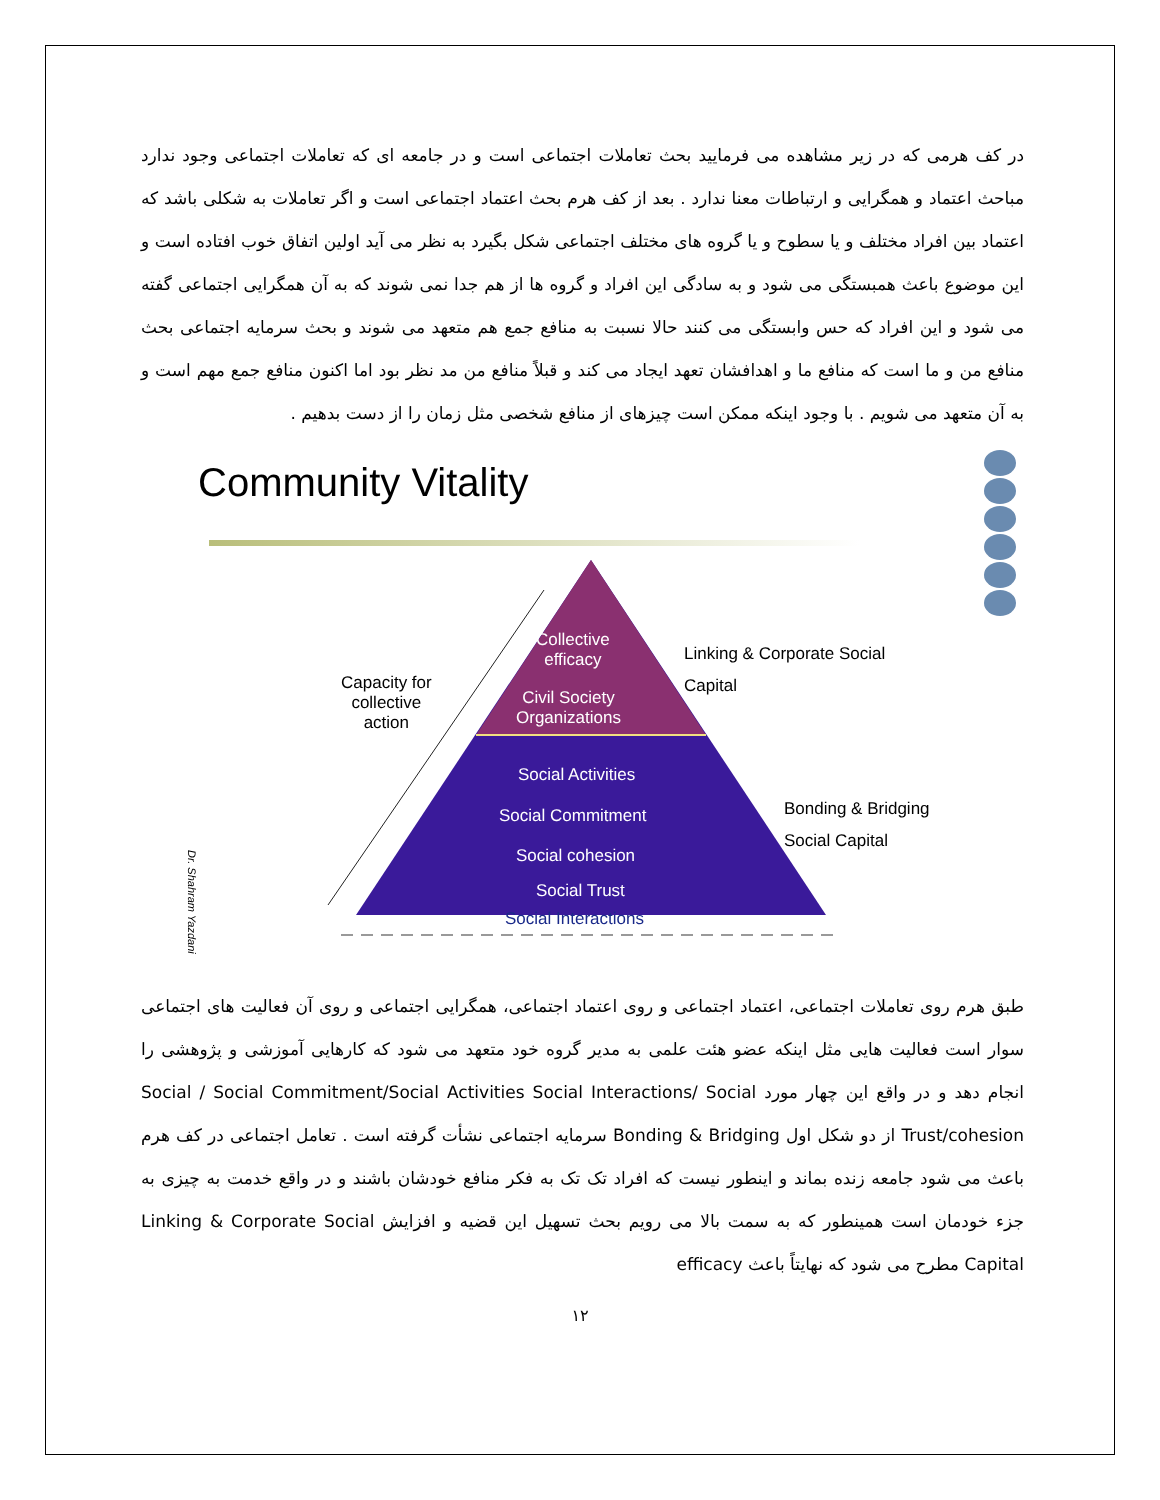در کف هرمی که در زیر مشاهده می فرمایید بحث تعاملات اجتماعی است و در جامعه ای که تعاملات اجتماعی وجود ندارد مباحث اعتماد و همگرایی و ارتباطات معنا ندارد . بعد از کف هرم بحث اعتماد اجتماعی است و اگر تعاملات به شکلی باشد که اعتماد بین افراد مختلف و یا سطوح و یا گروه های مختلف اجتماعی شکل بگیرد به نظر می آید اولین اتفاق خوب افتاده است و این موضوع باعث همبستگی می شود و به سادگی این افراد و گروه ها از هم جدا نمی شوند که به آن همگرایی اجتماعی گفته می شود و این افراد که حس وابستگی می کنند حالا نسبت به منافع جمع هم متعهد می شوند و بحث سرمایه اجتماعی بحث منافع من و ما است که منافع ما و اهدافشان تعهد ایجاد می کند و قبلاً منافع من مد نظر بود اما اکنون منافع جمع مهم است و به آن متعهد می شویم . با وجود اینکه ممکن است چیزهای از منافع شخصی مثل زمان را از دست بدهیم .
Community Vitality
Collective
efficacy
Civil Society
Organizations
Capacity for
collective
action
Linking & Corporate Social
Capital
Social Activities
Social Commitment
Social cohesion
Social Trust
Social Interactions
Bonding & Bridging
Social Capital
Dr. Shahram Yazdani
طبق هرم روی تعاملات اجتماعی، اعتماد اجتماعی و روی اعتماد اجتماعی، همگرایی اجتماعی و روی آن فعالیت های اجتماعی سوار است فعالیت هایی مثل اینکه عضو هئت علمی به مدیر گروه خود متعهد می شود که کارهایی آموزشی و پژوهشی را انجام دهد و در واقع این چهار مورد Social / Social Commitment/Social Activities Social Interactions/ Social Trust/cohesion از دو شکل اول Bonding & Bridging سرمایه اجتماعی نشأت گرفته است . تعامل اجتماعی در کف هرم باعث می شود جامعه زنده بماند و اینطور نیست که افراد تک تک به فکر منافع خودشان باشند و در واقع خدمت به چیزی به جزء خودمان است همینطور که به سمت بالا می رویم بحث تسهیل این قضیه و افزایش Linking & Corporate Social Capital مطرح می شود که نهایتاً باعث efficacy
۱۲